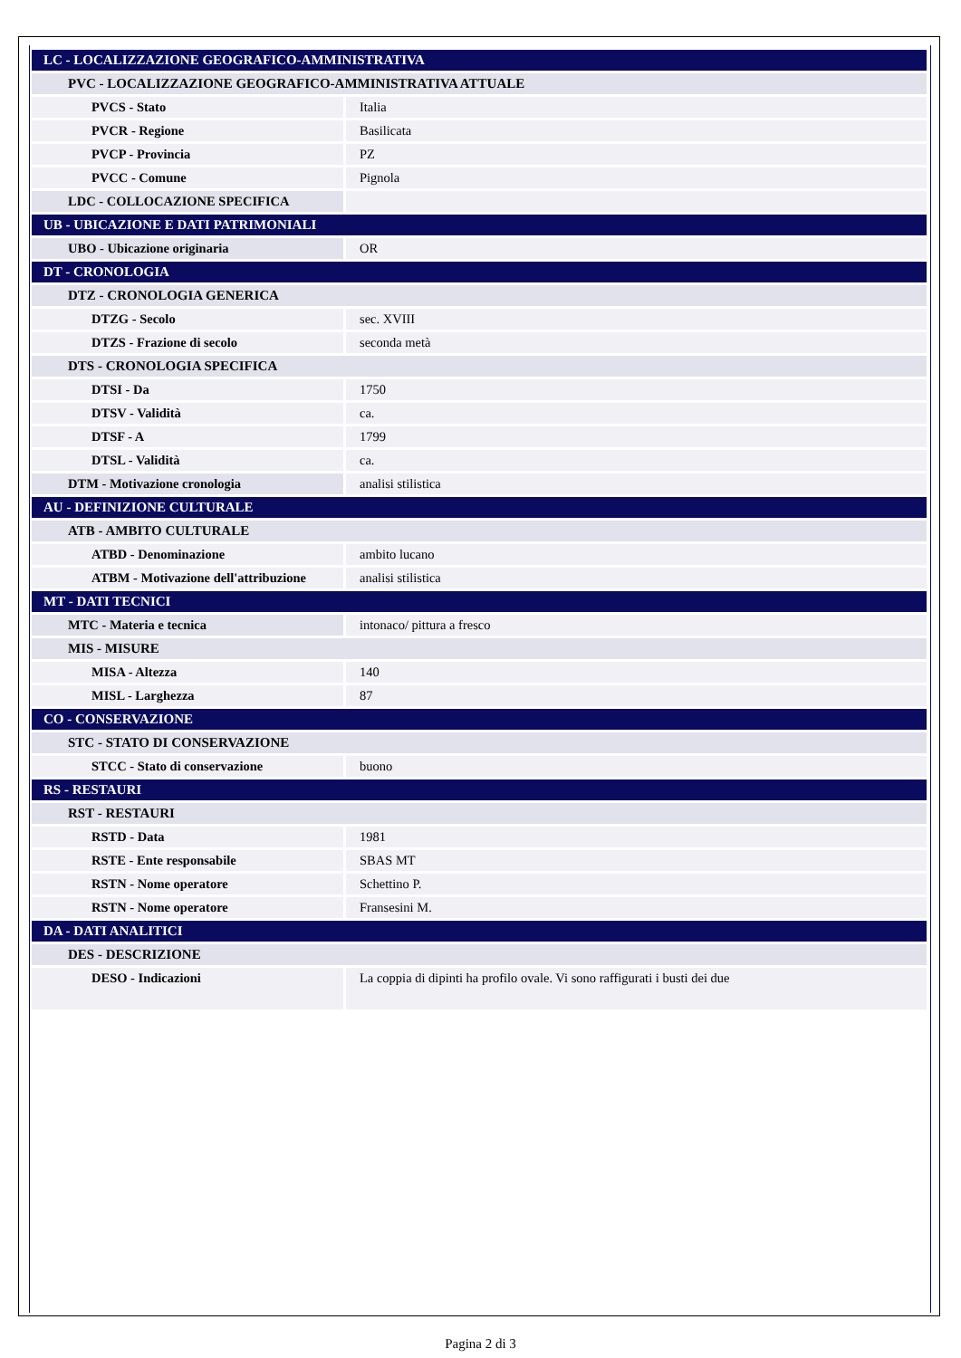| LC - LOCALIZZAZIONE GEOGRAFICO-AMMINISTRATIVA | |
| PVC - LOCALIZZAZIONE GEOGRAFICO-AMMINISTRATIVA ATTUALE | |
| PVCS - Stato | Italia |
| PVCR - Regione | Basilicata |
| PVCP - Provincia | PZ |
| PVCC - Comune | Pignola |
| LDC - COLLOCAZIONE SPECIFICA | |
| UB - UBICAZIONE E DATI PATRIMONIALI | |
| UBO - Ubicazione originaria | OR |
| DT - CRONOLOGIA | |
| DTZ - CRONOLOGIA GENERICA | |
| DTZG - Secolo | sec. XVIII |
| DTZS - Frazione di secolo | seconda metà |
| DTS - CRONOLOGIA SPECIFICA | |
| DTSI - Da | 1750 |
| DTSV - Validità | ca. |
| DTSF - A | 1799 |
| DTSL - Validità | ca. |
| DTM - Motivazione cronologia | analisi stilistica |
| AU - DEFINIZIONE CULTURALE | |
| ATB - AMBITO CULTURALE | |
| ATBD - Denominazione | ambito lucano |
| ATBM - Motivazione dell'attribuzione | analisi stilistica |
| MT - DATI TECNICI | |
| MTC - Materia e tecnica | intonaco/ pittura a fresco |
| MIS - MISURE | |
| MISA - Altezza | 140 |
| MISL - Larghezza | 87 |
| CO - CONSERVAZIONE | |
| STC - STATO DI CONSERVAZIONE | |
| STCC - Stato di conservazione | buono |
| RS - RESTAURI | |
| RST - RESTAURI | |
| RSTD - Data | 1981 |
| RSTE - Ente responsabile | SBAS MT |
| RSTN - Nome operatore | Schettino P. |
| RSTN - Nome operatore | Fransesini M. |
| DA - DATI ANALITICI | |
| DES - DESCRIZIONE | |
| DESO - Indicazioni | La coppia di dipinti ha profilo ovale. Vi sono raffigurati i busti dei due |
Pagina 2 di 3